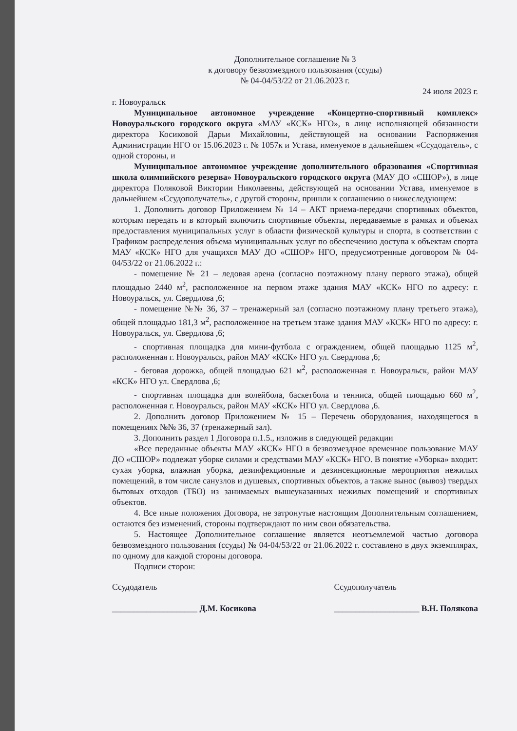Дополнительное соглашение № 3
к договору безвозмездного пользования (ссуды)
№ 04-04/53/22 от 21.06.2023 г.
24 июля 2023 г.
г. Новоуральск
Муниципальное автономное учреждение «Концертно-спортивный комплекс» Новоуральского городского округа «МАУ «КСК» НГО», в лице исполняющей обязанности директора Косиковой Дарьи Михайловны, действующей на основании Распоряжения Администрации НГО от 15.06.2023 г. № 1057к и Устава, именуемое в дальнейшем «Ссудодатель», с одной стороны, и
Муниципальное автономное учреждение дополнительного образования «Спортивная школа олимпийского резерва» Новоуральского городского округа (МАУ ДО «СШОР»), в лице директора Поляковой Виктории Николаевны, действующей на основании Устава, именуемое в дальнейшем «Ссудополучатель», с другой стороны, пришли к соглашению о нижеследующем:
1. Дополнить договор Приложением № 14 – АКТ приема-передачи спортивных объектов, которым передать и в который включить спортивные объекты, передаваемые в рамках и объемах предоставления муниципальных услуг в области физической культуры и спорта, в соответствии с Графиком распределения объема муниципальных услуг по обеспечению доступа к объектам спорта МАУ «КСК» НГО для учащихся МАУ ДО «СШОР» НГО, предусмотренные договором № 04-04/53/22 от 21.06.2022 г.:
- помещение № 21 – ледовая арена (согласно поэтажному плану первого этажа), общей площадью 2440 м<sup>2</sup>, расположенное на первом этаже здания МАУ «КСК» НГО по адресу: г. Новоуральск, ул. Свердлова ,6;
- помещение №№ 36, 37 – тренажерный зал (согласно поэтажному плану третьего этажа), общей площадью 181,3 м<sup>2</sup>, расположенное на третьем этаже здания МАУ «КСК» НГО по адресу: г. Новоуральск, ул. Свердлова ,6;
- спортивная площадка для мини-футбола с ограждением, общей площадью 1125 м<sup>2</sup>, расположенная г. Новоуральск, район МАУ «КСК» НГО ул. Свердлова ,6;
- беговая дорожка, общей площадью 621 м<sup>2</sup>, расположенная г. Новоуральск, район МАУ «КСК» НГО ул. Свердлова ,6;
- спортивная площадка для волейбола, баскетбола и тенниса, общей площадью 660 м<sup>2</sup>, расположенная г. Новоуральск, район МАУ «КСК» НГО ул. Свердлова ,6.
2. Дополнить договор Приложением № 15 – Перечень оборудования, находящегося в помещениях №№ 36, 37 (тренажерный зал).
3. Дополнить раздел 1 Договора п.1.5., изложив в следующей редакции
«Все переданные объекты МАУ «КСК» НГО в безвозмездное временное пользование МАУ ДО «СШОР» подлежат уборке силами и средствами МАУ «КСК» НГО. В понятие «Уборка» входит: сухая уборка, влажная уборка, дезинфекционные и дезинсекционные мероприятия нежилых помещений, в том числе санузлов и душевых, спортивных объектов, а также вынос (вывоз) твердых бытовых отходов (ТБО) из занимаемых вышеуказанных нежилых помещений и спортивных объектов.
4. Все иные положения Договора, не затронутые настоящим Дополнительным соглашением, остаются без изменений, стороны подтверждают по ним свои обязательства.
5. Настоящее Дополнительное соглашение является неотъемлемой частью договора безвозмездного пользования (ссуды) № 04-04/53/22 от 21.06.2022 г. составлено в двух экземплярах, по одному для каждой стороны договора.
Подписи сторон:
Ссудодатель
____________________ Д.М. Косикова
Ссудополучатель
____________________ В.Н. Полякова